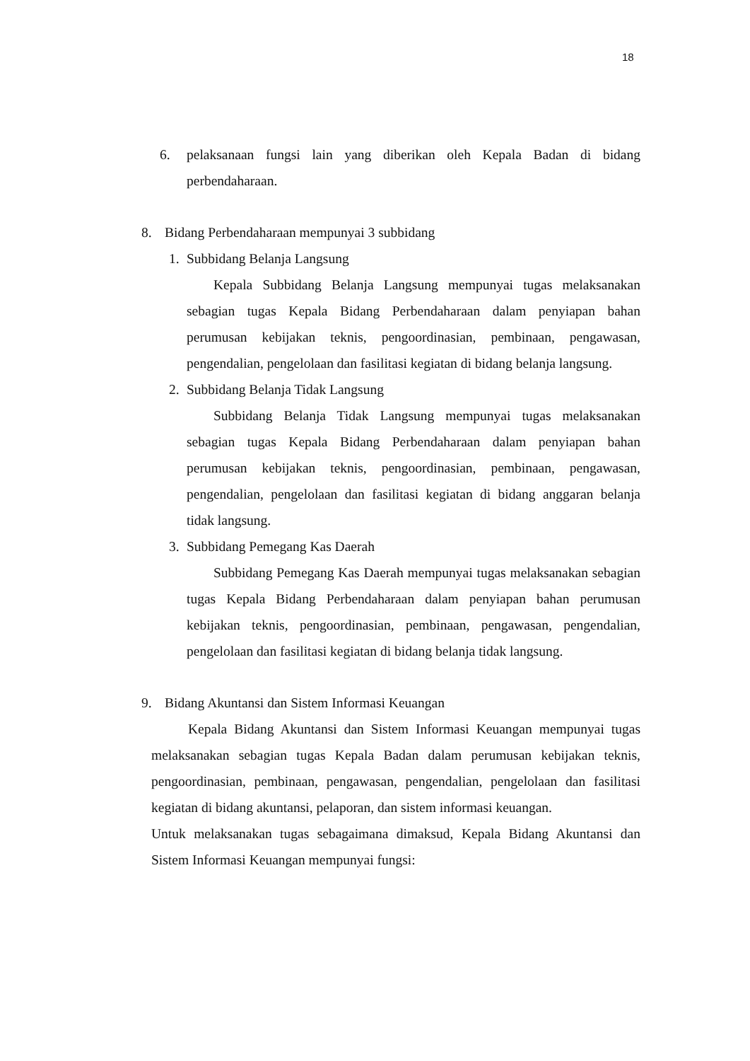18
6. pelaksanaan fungsi lain yang diberikan oleh Kepala Badan di bidang perbendaharaan.
8. Bidang Perbendaharaan mempunyai 3 subbidang
1. Subbidang Belanja Langsung
Kepala Subbidang Belanja Langsung mempunyai tugas melaksanakan sebagian tugas Kepala Bidang Perbendaharaan dalam penyiapan bahan perumusan kebijakan teknis, pengoordinasian, pembinaan, pengawasan, pengendalian, pengelolaan dan fasilitasi kegiatan di bidang belanja langsung.
2. Subbidang Belanja Tidak Langsung
Subbidang Belanja Tidak Langsung mempunyai tugas melaksanakan sebagian tugas Kepala Bidang Perbendaharaan dalam penyiapan bahan perumusan kebijakan teknis, pengoordinasian, pembinaan, pengawasan, pengendalian, pengelolaan dan fasilitasi kegiatan di bidang anggaran belanja tidak langsung.
3. Subbidang Pemegang Kas Daerah
Subbidang Pemegang Kas Daerah mempunyai tugas melaksanakan sebagian tugas Kepala Bidang Perbendaharaan dalam penyiapan bahan perumusan kebijakan teknis, pengoordinasian, pembinaan, pengawasan, pengendalian, pengelolaan dan fasilitasi kegiatan di bidang belanja tidak langsung.
9. Bidang Akuntansi dan Sistem Informasi Keuangan
Kepala Bidang Akuntansi dan Sistem Informasi Keuangan mempunyai tugas melaksanakan sebagian tugas Kepala Badan dalam perumusan kebijakan teknis, pengoordinasian, pembinaan, pengawasan, pengendalian, pengelolaan dan fasilitasi kegiatan di bidang akuntansi, pelaporan, dan sistem informasi keuangan.
Untuk melaksanakan tugas sebagaimana dimaksud, Kepala Bidang Akuntansi dan Sistem Informasi Keuangan mempunyai fungsi: